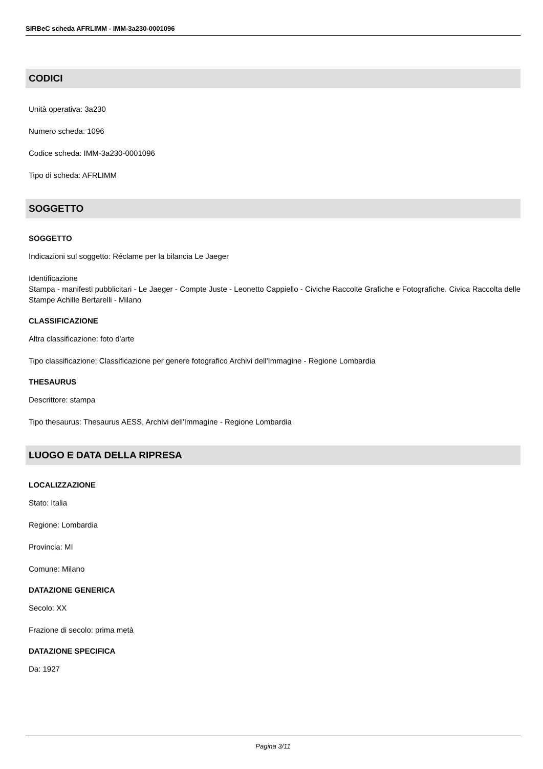SIRBeC scheda AFRLIMM - IMM-3a230-0001096
CODICI
Unità operativa: 3a230
Numero scheda: 1096
Codice scheda: IMM-3a230-0001096
Tipo di scheda: AFRLIMM
SOGGETTO
SOGGETTO
Indicazioni sul soggetto: Réclame per la bilancia Le Jaeger
Identificazione
Stampa - manifesti pubblicitari - Le Jaeger - Compte Juste - Leonetto Cappiello - Civiche Raccolte Grafiche e Fotografiche. Civica Raccolta delle Stampe Achille Bertarelli - Milano
CLASSIFICAZIONE
Altra classificazione: foto d'arte
Tipo classificazione: Classificazione per genere fotografico Archivi dell'Immagine - Regione Lombardia
THESAURUS
Descrittore: stampa
Tipo thesaurus: Thesaurus AESS, Archivi dell'Immagine - Regione Lombardia
LUOGO E DATA DELLA RIPRESA
LOCALIZZAZIONE
Stato: Italia
Regione: Lombardia
Provincia: MI
Comune: Milano
DATAZIONE GENERICA
Secolo: XX
Frazione di secolo: prima metà
DATAZIONE SPECIFICA
Da: 1927
Pagina 3/11